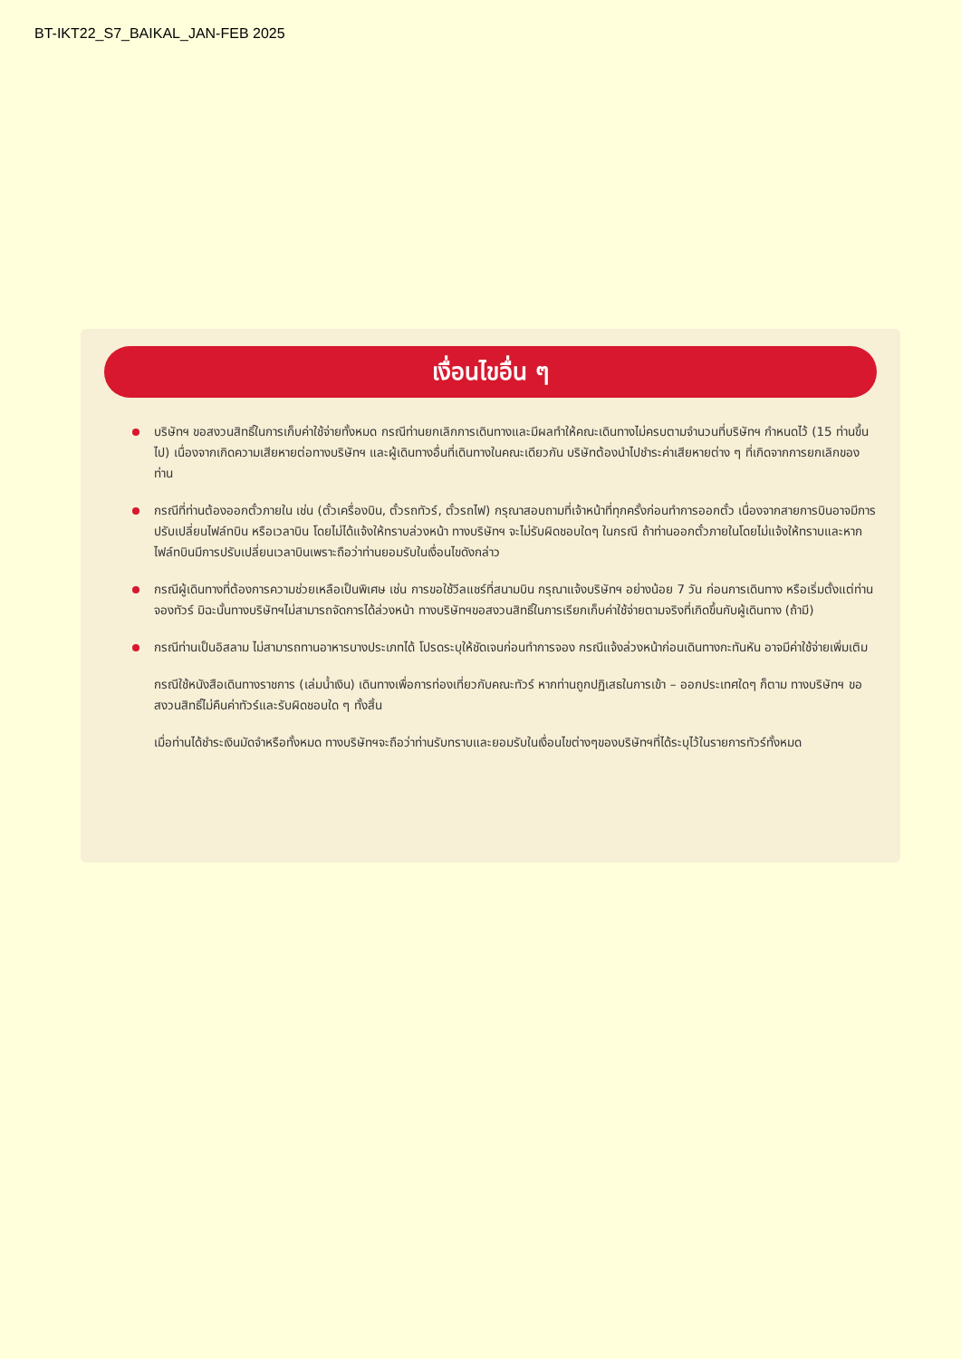BT-IKT22_S7_BAIKAL_JAN-FEB 2025
เงื่อนไขอื่น ๆ
บริษัทฯ ขอสงวนสิทธิ์ในการเก็บค่าใช้จ่ายทั้งหมด กรณีท่านยกเลิกการเดินทางและมีผลทำให้คณะเดินทางไม่ครบตามจำนวนที่บริษัทฯ กำหนดไว้ (15 ท่านขึ้นไป) เนื่องจากเกิดความเสียหายต่อทางบริษัทฯ และผู้เดินทางอื่นที่เดินทางในคณะเดียวกัน บริษัทต้องนำไปชำระค่าเสียหายต่าง ๆ ที่เกิดจากการยกเลิกของท่าน
กรณีที่ท่านต้องออกตั๋วภายใน เช่น (ตั๋วเครื่องบิน, ตั๋วรถทัวร์, ตั๋วรถไฟ) กรุณาสอบถามที่เจ้าหน้าที่ทุกครั้งก่อนทำการออกตั๋ว เนื่องจากสายการบินอาจมีการปรับเปลี่ยนไฟล์ทบิน หรือเวลาบิน โดยไม่ได้แจ้งให้ทราบล่วงหน้า ทางบริษัทฯ จะไม่รับผิดชอบใดๆ ในกรณี ถ้าท่านออกตั๋วภายในโดยไม่แจ้งให้ทราบและหากไฟล์ทบินมีการปรับเปลี่ยนเวลาบินเพราะถือว่าท่านยอมรับในเงื่อนไขดังกล่าว
กรณีผู้เดินทางที่ต้องการความช่วยเหลือเป็นพิเศษ เช่น การขอใช้วีลแชร์ที่สนามบิน กรุณาแจ้งบริษัทฯ อย่างน้อย 7 วัน ก่อนการเดินทาง หรือเริ่มตั้งแต่ท่านจองทัวร์ มิฉะนั้นทางบริษัทฯไม่สามารถจัดการได้ล่วงหน้า ทางบริษัทฯขอสงวนสิทธิ์ในการเรียกเก็บค่าใช้จ่ายตามจริงที่เกิดขึ้นกับผู้เดินทาง (ถ้ามี)
กรณีท่านเป็นอิสลาม ไม่สามารถทานอาหารบางประเภทได้ โปรดระบุให้ชัดเจนก่อนทำการจอง กรณีแจ้งล่วงหน้าก่อนเดินทางกะทันหัน อาจมีค่าใช้จ่ายเพิ่มเติม
กรณีใช้หนังสือเดินทางราชการ (เล่มน้ำเงิน) เดินทางเพื่อการท่องเที่ยวกับคณะทัวร์ หากท่านถูกปฏิเสธในการเข้า – ออกประเทศใดๆ ก็ตาม ทางบริษัทฯ ขอสงวนสิทธิ์ไม่คืนค่าทัวร์และรับผิดชอบใด ๆ ทั้งสิ้น
เมื่อท่านได้ชำระเงินมัดจำหรือทั้งหมด ทางบริษัทฯจะถือว่าท่านรับทราบและยอมรับในเงื่อนไขต่างๆของบริษัทฯที่ได้ระบุไว้ในรายการทัวร์ทั้งหมด